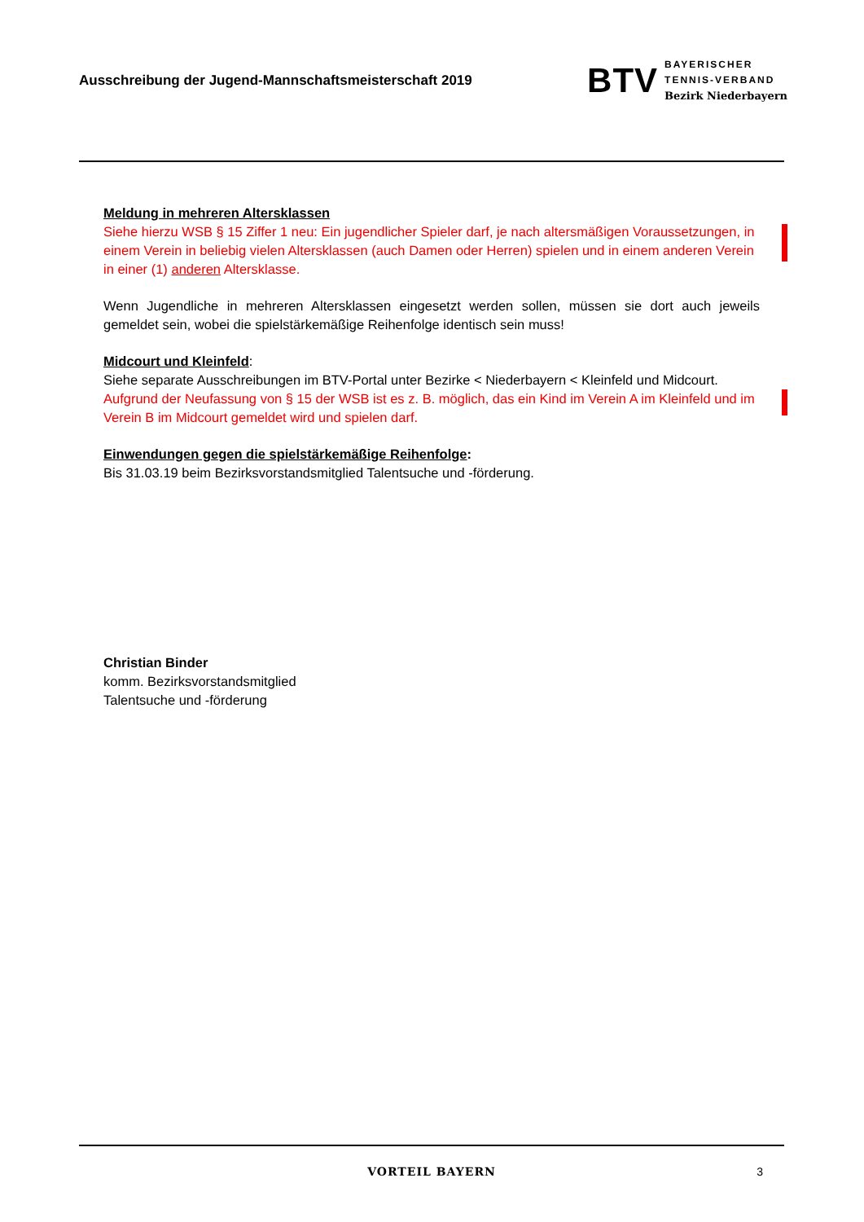Ausschreibung der Jugend-Mannschaftsmeisterschaft 2019
BTV
BAYERISCHER
TENNIS-VERBAND
Bezirk Niederbayern
Meldung in mehreren Altersklassen
Siehe hierzu WSB § 15 Ziffer 1 neu: Ein jugendlicher Spieler darf, je nach altersmäßigen Voraussetzungen, in einem Verein in beliebig vielen Altersklassen (auch Damen oder Herren) spielen und in einem anderen Verein in einer (1) anderen Altersklasse.
Wenn Jugendliche in mehreren Altersklassen eingesetzt werden sollen, müssen sie dort auch jeweils gemeldet sein, wobei die spielstärkemäßige Reihenfolge identisch sein muss!
Midcourt und Kleinfeld:
Siehe separate Ausschreibungen im BTV-Portal unter Bezirke < Niederbayern < Kleinfeld und Midcourt.
Aufgrund der Neufassung von § 15 der WSB ist es z. B. möglich, das ein Kind im Verein A im Kleinfeld und im Verein B im Midcourt gemeldet wird und spielen darf.
Einwendungen gegen die spielstärkemäßige Reihenfolge:
Bis 31.03.19 beim Bezirksvorstandsmitglied Talentsuche und -förderung.
Christian Binder
komm. Bezirksvorstandsmitglied
Talentsuche und -förderung
VORTEIL BAYERN 3